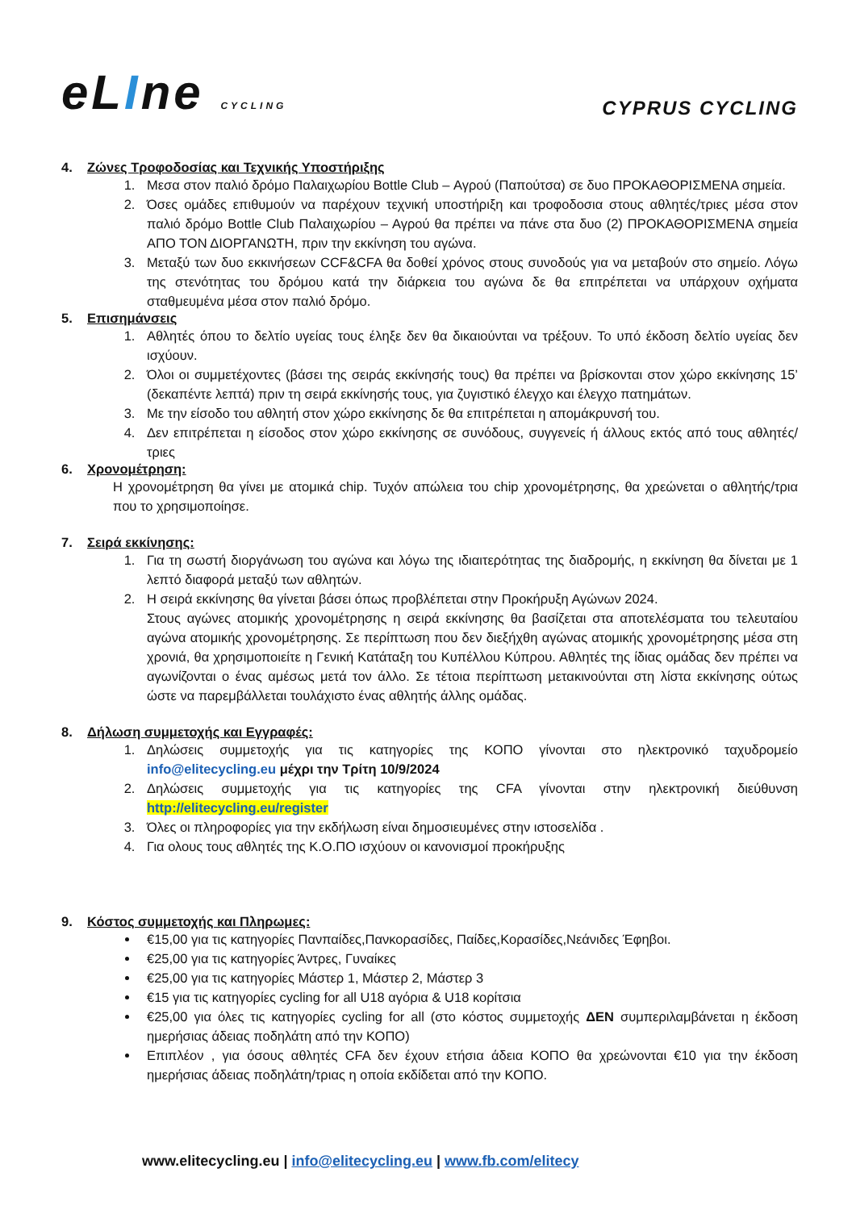eLIne CYCLING
CYPRUS CYCLING
4. Ζώνες Τροφοδοσίας και Τεχνικής Υποστήριξης
1. Μεσα στον παλιό δρόμο Παλαιχωρίου Bottle Club – Αγρού (Παπούτσα) σε δυο ΠΡΟΚΑΘΟΡΙΣΜΕΝΑ σημεία.
2. Όσες ομάδες επιθυμούν να παρέχουν τεχνική υποστήριξη και τροφοδοσια στους αθλητές/τριες μέσα στον παλιό δρόμο Bottle Club Παλαιχωρίου – Αγρού θα πρέπει να πάνε στα δυο (2) ΠΡΟΚΑΘΟΡΙΣΜΕΝΑ σημεία ΑΠΟ ΤΟΝ ΔΙΟΡΓΑΝΩΤΗ, πριν την εκκίνηση του αγώνα.
3. Μεταξύ των δυο εκκινήσεων CCF&CFA θα δοθεί χρόνος στους συνοδούς για να μεταβούν στο σημείο. Λόγω της στενότητας του δρόμου κατά την διάρκεια του αγώνα δε θα επιτρέπεται να υπάρχουν οχήματα σταθμευμένα μέσα στον παλιό δρόμο.
5. Επισημάνσεις
1. Αθλητές όπου το δελτίο υγείας τους έληξε δεν θα δικαιούνται να τρέξουν. Το υπό έκδοση δελτίο υγείας δεν ισχύουν.
2. Όλοι οι συμμετέχοντες (βάσει της σειράς εκκίνησής τους) θα πρέπει να βρίσκονται στον χώρο εκκίνησης 15’ (δεκαπέντε λεπτά) πριν τη σειρά εκκίνησής τους, για ζυγιστικό έλεγχο και έλεγχο πατημάτων.
3. Με την είσοδο του αθλητή στον χώρο εκκίνησης δε θα επιτρέπεται η απομάκρυνσή του.
4. Δεν επιτρέπεται η είσοδος στον χώρο εκκίνησης σε συνόδους, συγγενείς ή άλλους εκτός από τους αθλητές/τριες
6. Χρονομέτρηση:
Η χρονομέτρηση θα γίνει με ατομικά chip. Τυχόν απώλεια του chip χρονομέτρησης, θα χρεώνεται ο αθλητής/τρια που το χρησιμοποίησε.
7. Σειρά εκκίνησης:
1. Για τη σωστή διοργάνωση του αγώνα και λόγω της ιδιαιτερότητας της διαδρομής, η εκκίνηση θα δίνεται με 1 λεπτό διαφορά μεταξύ των αθλητών.
2. Η σειρά εκκίνησης θα γίνεται βάσει όπως προβλέπεται στην Προκήρυξη Αγώνων 2024.
Στους αγώνες ατομικής χρονομέτρησης η σειρά εκκίνησης θα βασίζεται στα αποτελέσματα του τελευταίου αγώνα ατομικής χρονομέτρησης. Σε περίπτωση που δεν διεξήχθη αγώνας ατομικής χρονομέτρησης μέσα στη χρονιά, θα χρησιμοποιείτε η Γενική Κατάταξη του Κυπέλλου Κύπρου. Αθλητές της ίδιας ομάδας δεν πρέπει να αγωνίζονται ο ένας αμέσως μετά τον άλλο. Σε τέτοια περίπτωση μετακινούνται στη λίστα εκκίνησης ούτως ώστε να παρεμβάλλεται τουλάχιστο ένας αθλητής άλλης ομάδας.
8. Δήλωση συμμετοχής και Εγγραφές:
1. Δηλώσεις συμμετοχής για τις κατηγορίες της ΚΟΠΟ γίνονται στο ηλεκτρονικό ταχυδρομείο info@elitecycling.eu μέχρι την Τρίτη 10/9/2024
2. Δηλώσεις συμμετοχής για τις κατηγορίες της CFA γίνονται στην ηλεκτρονική διεύθυνση http://elitecycling.eu/register
3. Όλες οι πληροφορίες για την εκδήλωση είναι δημοσιευμένες στην ιστοσελίδα .
4. Για ολους τους αθλητές της Κ.Ο.ΠΟ ισχύουν οι κανονισμοί προκήρυξης
9. Κόστος συμμετοχής και Πληρωμες:
€15,00 για τις κατηγορίες Πανπαίδες,Πανκορασίδες, Παίδες,Κορασίδες,Νεάνιδες Έφηβοι.
€25,00 για τις κατηγορίες Άντρες, Γυναίκες
€25,00 για τις κατηγορίες Μάστερ 1, Μάστερ 2, Μάστερ 3
€15 για τις κατηγορίες cycling for all U18 αγόρια & U18 κορίτσια
€25,00 για όλες τις κατηγορίες cycling for all (στο κόστος συμμετοχής ΔΕΝ συμπεριλαμβάνεται η έκδοση ημερήσιας άδειας ποδηλάτη από την ΚΟΠΟ)
Επιπλέον , για όσους αθλητές CFA δεν έχουν ετήσια άδεια ΚΟΠΟ θα χρεώνονται €10 για την έκδοση ημερήσιας άδειας ποδηλάτη/τριας η οποία εκδίδεται από την ΚΟΠΟ.
www.elitecycling.eu | info@elitecycling.eu | www.fb.com/elitecy